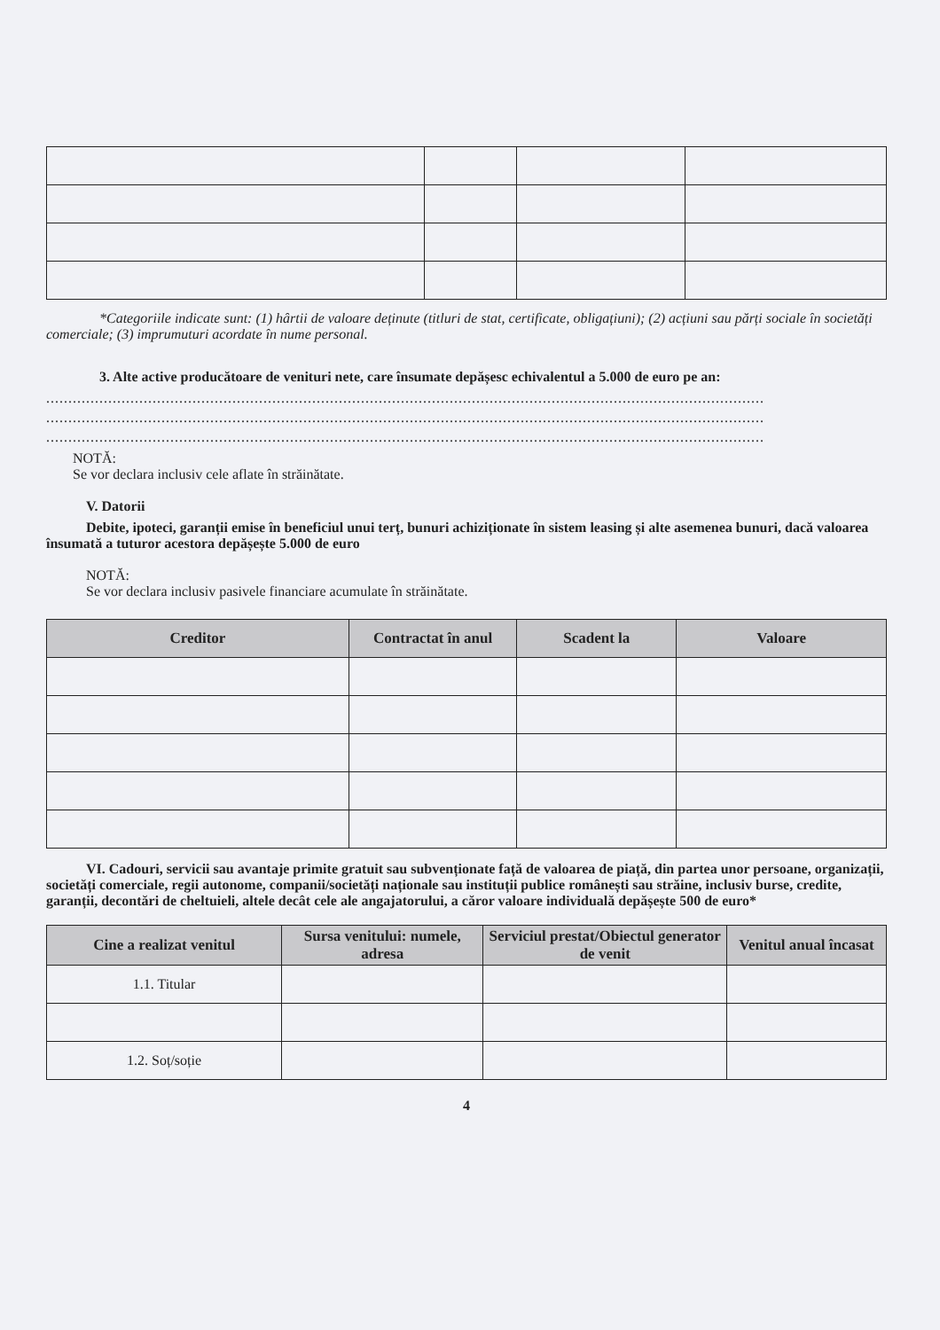*Categoriile indicate sunt: (1) hârtii de valoare deținute (titluri de stat, certificate, obligațiuni); (2) acțiuni sau părți sociale în societăți comerciale; (3) imprumuturi acordate în nume personal.
3. Alte active producătoare de venituri nete, care însumate depășesc echivalentul a 5.000 de euro pe an:
..................................................................................................................................................................
..................................................................................................................................................................
..................................................................................................................................................................
NOTĂ:
Se vor declara inclusiv cele aflate în străinătate.
V. Datorii
Debite, ipoteci, garanții emise în beneficiul unui terț, bunuri achiziționate în sistem leasing și alte asemenea bunuri, dacă valoarea însumată a tuturor acestora depășește 5.000 de euro
NOTĂ:
Se vor declara inclusiv pasivele financiare acumulate în străinătate.
| Creditor | Contractat în anul | Scadent la | Valoare |
| --- | --- | --- | --- |
VI. Cadouri, servicii sau avantaje primite gratuit sau subvenționate față de valoarea de piață, din partea unor persoane, organizații, societăți comerciale, regii autonome, companii/societăți naționale sau instituții publice românești sau străine, inclusiv burse, credite, garanții, decontări de cheltuieli, altele decât cele ale angajatorului, a căror valoare individuală depășește 500 de euro*
| Cine a realizat venitul | Sursa venitului: numele, adresa | Serviciul prestat/Obiectul generator de venit | Venitul anual încasat |
| --- | --- | --- | --- |
| 1.1. Titular | | | |
| 1.2. Soț/soție | | | |
4